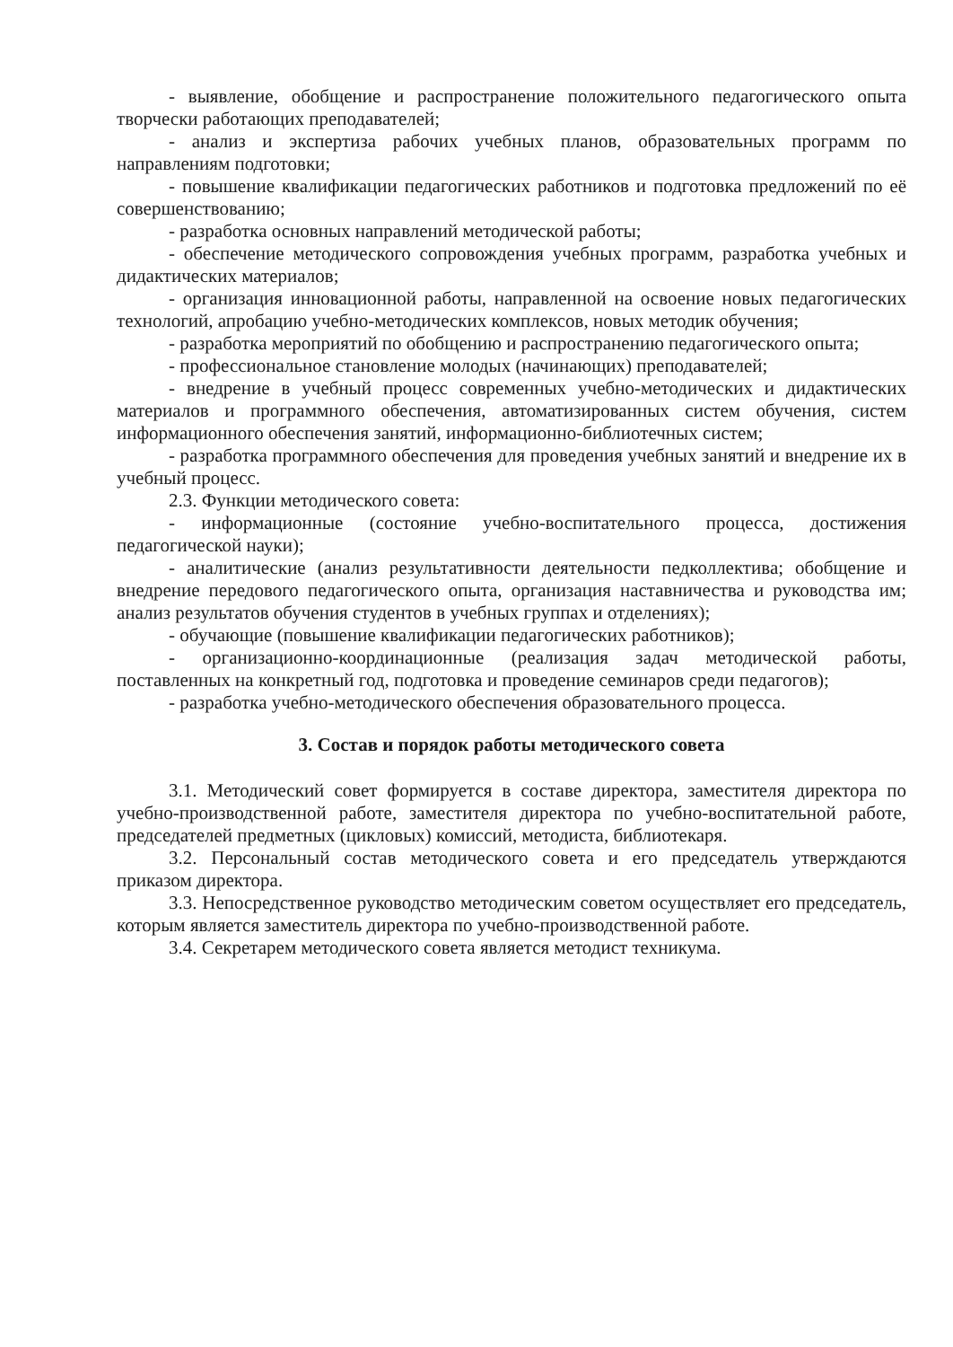- выявление, обобщение и распространение положительного педагогического опыта творчески работающих преподавателей;
- анализ и экспертиза рабочих учебных планов, образовательных программ по направлениям подготовки;
- повышение квалификации педагогических работников и подготовка предложений по её совершенствованию;
- разработка основных направлений методической работы;
- обеспечение методического сопровождения учебных программ, разработка учебных и дидактических материалов;
- организация инновационной работы, направленной на освоение новых педагогических технологий, апробацию учебно-методических комплексов, новых методик обучения;
- разработка мероприятий по обобщению и распространению педагогического опыта;
- профессиональное становление молодых (начинающих) преподавателей;
- внедрение в учебный процесс современных учебно-методических и дидактических материалов и программного обеспечения, автоматизированных систем обучения, систем информационного обеспечения занятий, информационно-библиотечных систем;
- разработка программного обеспечения для проведения учебных занятий и внедрение их в учебный процесс.
2.3. Функции методического совета:
- информационные (состояние учебно-воспитательного процесса, достижения педагогической науки);
- аналитические (анализ результативности деятельности педколлектива; обобщение и внедрение передового педагогического опыта, организация наставничества и руководства им; анализ результатов обучения студентов в учебных группах и отделениях);
- обучающие (повышение квалификации педагогических работников);
- организационно-координационные (реализация задач методической работы, поставленных на конкретный год, подготовка и проведение семинаров среди педагогов);
- разработка учебно-методического обеспечения образовательного процесса.
3. Состав и порядок работы методического совета
3.1. Методический совет формируется в составе директора, заместителя директора по учебно-производственной работе, заместителя директора по учебно-воспитательной работе, председателей предметных (цикловых) комиссий, методиста, библиотекаря.
3.2. Персональный состав методического совета и его председатель утверждаются приказом директора.
3.3. Непосредственное руководство методическим советом осуществляет его председатель, которым является заместитель директора по учебно-производственной работе.
3.4. Секретарем методического совета является методист техникума.